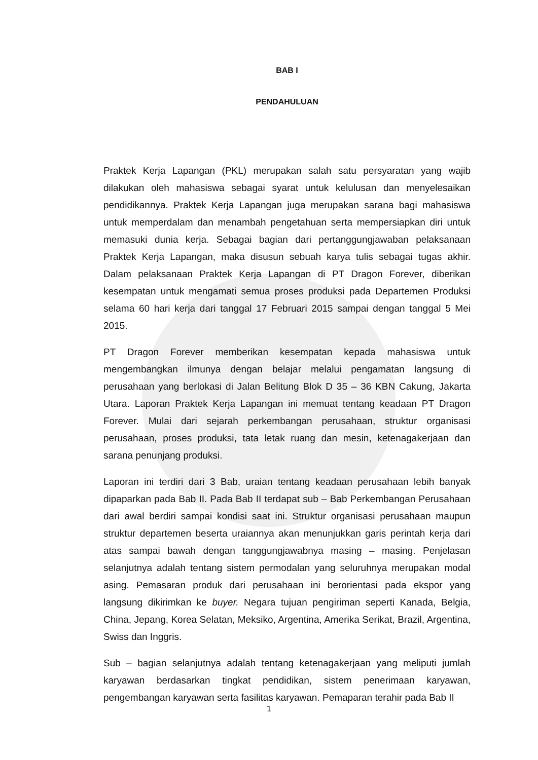BAB I
PENDAHULUAN
Praktek Kerja Lapangan (PKL) merupakan salah satu persyaratan yang wajib dilakukan oleh mahasiswa sebagai syarat untuk kelulusan dan menyelesaikan pendidikannya. Praktek Kerja Lapangan juga merupakan sarana bagi mahasiswa untuk memperdalam dan menambah pengetahuan serta mempersiapkan diri untuk memasuki dunia kerja. Sebagai bagian dari pertanggungjawaban pelaksanaan Praktek Kerja Lapangan, maka disusun sebuah karya tulis sebagai tugas akhir. Dalam pelaksanaan Praktek Kerja Lapangan di PT Dragon Forever, diberikan kesempatan untuk mengamati semua proses produksi pada Departemen Produksi selama 60 hari kerja dari tanggal 17 Februari 2015 sampai dengan tanggal 5 Mei 2015.
PT Dragon Forever memberikan kesempatan kepada mahasiswa untuk mengembangkan ilmunya dengan belajar melalui pengamatan langsung di perusahaan yang berlokasi di Jalan Belitung Blok D 35 – 36 KBN Cakung, Jakarta Utara. Laporan Praktek Kerja Lapangan ini memuat tentang keadaan PT Dragon Forever. Mulai dari sejarah perkembangan perusahaan, struktur organisasi perusahaan, proses produksi, tata letak ruang dan mesin, ketenagakerjaan dan sarana penunjang produksi.
Laporan ini terdiri dari 3 Bab, uraian tentang keadaan perusahaan lebih banyak dipaparkan pada Bab II. Pada Bab II terdapat sub – Bab Perkembangan Perusahaan dari awal berdiri sampai kondisi saat ini. Struktur organisasi perusahaan maupun struktur departemen beserta uraiannya akan menunjukkan garis perintah kerja dari atas sampai bawah dengan tanggungjawabnya masing – masing. Penjelasan selanjutnya adalah tentang sistem permodalan yang seluruhnya merupakan modal asing. Pemasaran produk dari perusahaan ini berorientasi pada ekspor yang langsung dikirimkan ke buyer. Negara tujuan pengiriman seperti Kanada, Belgia, China, Jepang, Korea Selatan, Meksiko, Argentina, Amerika Serikat, Brazil, Argentina, Swiss dan Inggris.
Sub – bagian selanjutnya adalah tentang ketenagakerjaan yang meliputi jumlah karyawan berdasarkan tingkat pendidikan, sistem penerimaan karyawan, pengembangan karyawan serta fasilitas karyawan. Pemaparan terahir pada Bab II
1